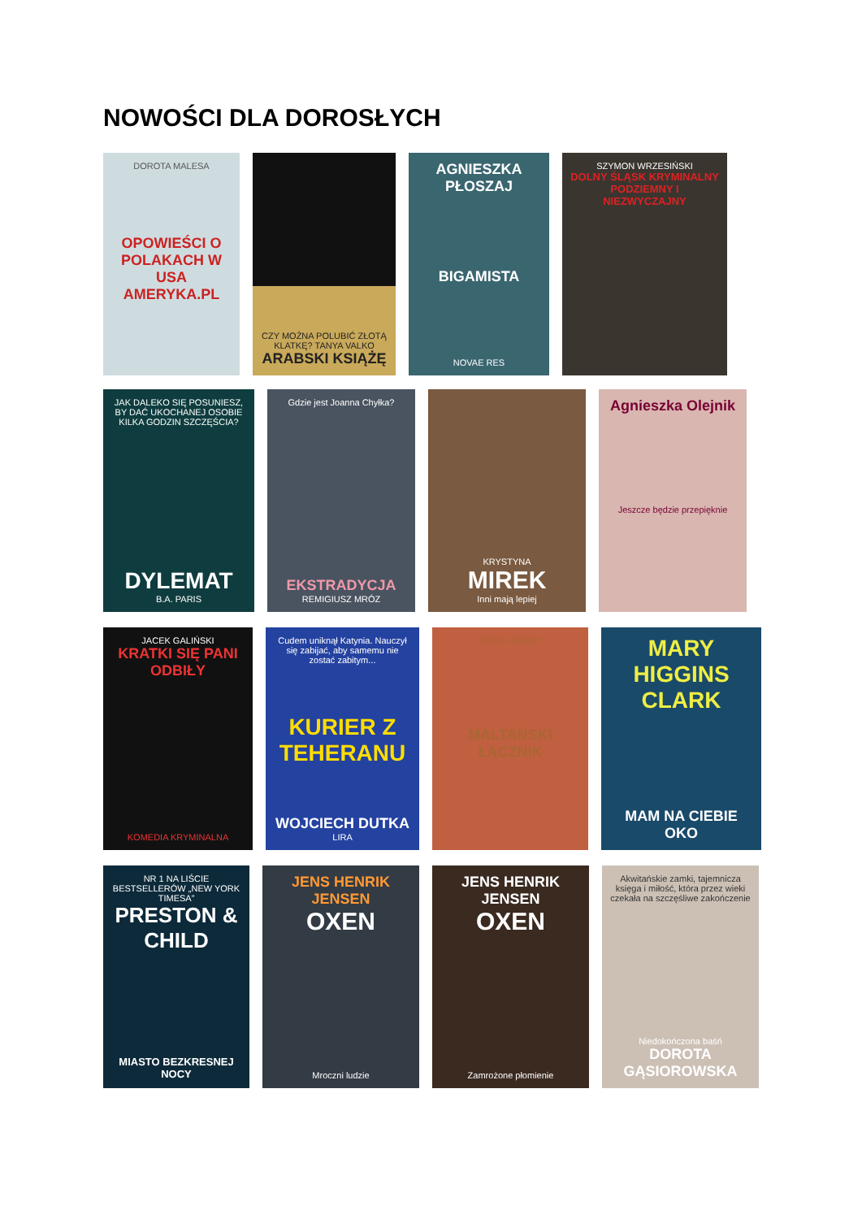NOWOŚCI DLA DOROSŁYCH
DOROTA MALESA
OPOWIEŚCI O POLAKACH W USA AMERYKA.PL
CZY MOŻNA POLUBIĆ ZŁOTĄ KLATKĘ? TANYA VALKO ARABSKI KSIĄŻĘ
AGNIESZKA PŁOSZAJ
BIGAMISTA
NOVAE RES
SZYMON WRZESIŃSKI
DOLNY ŚLĄSK KRYMINALNY PODZIEMNY I NIEZWYCZAJNY
JAK DALEKO SIĘ POSUNIESZ, BY DAĆ UKOCHANEJ OSOBIE KILKA GODZIN SZCZĘŚCIA?
DYLEMAT
B.A. PARIS
Gdzie jest Joanna Chyłka?
EKSTRADYCJA
REMIGIUSZ MRÓZ
KRYSTYNA
MIREK
Inni mają lepiej
Agnieszka Olejnik
Jeszcze będzie przepięknie
JACEK GALIŃSKI
KRATKI SIĘ PANI ODBIŁY
KOMEDIA KRYMINALNA
Cudem uniknął Katynia. Nauczył się zabijać, aby samemu nie zostać zabitym...
KURIER Z TEHERANU
WOJCIECH DUTKA
LIRA
STEVE BERRY
MALTAŃSKI ŁĄCZNIK
MARY HIGGINS CLARK
MAM NA CIEBIE OKO
NR 1 NA LIŚCIE BESTSELLERÓW „NEW YORK TIMESA”
PRESTON & CHILD
MIASTO BEZKRESNEJ NOCY
JENS HENRIK JENSEN
OXEN
Mroczni ludzie
JENS HENRIK JENSEN
OXEN
Zamrożone płomienie
Akwitańskie zamki, tajemnicza księga i miłość, która przez wieki czekała na szczęśliwe zakończenie
Niedokończona baśń
DOROTA GĄSIOROWSKA